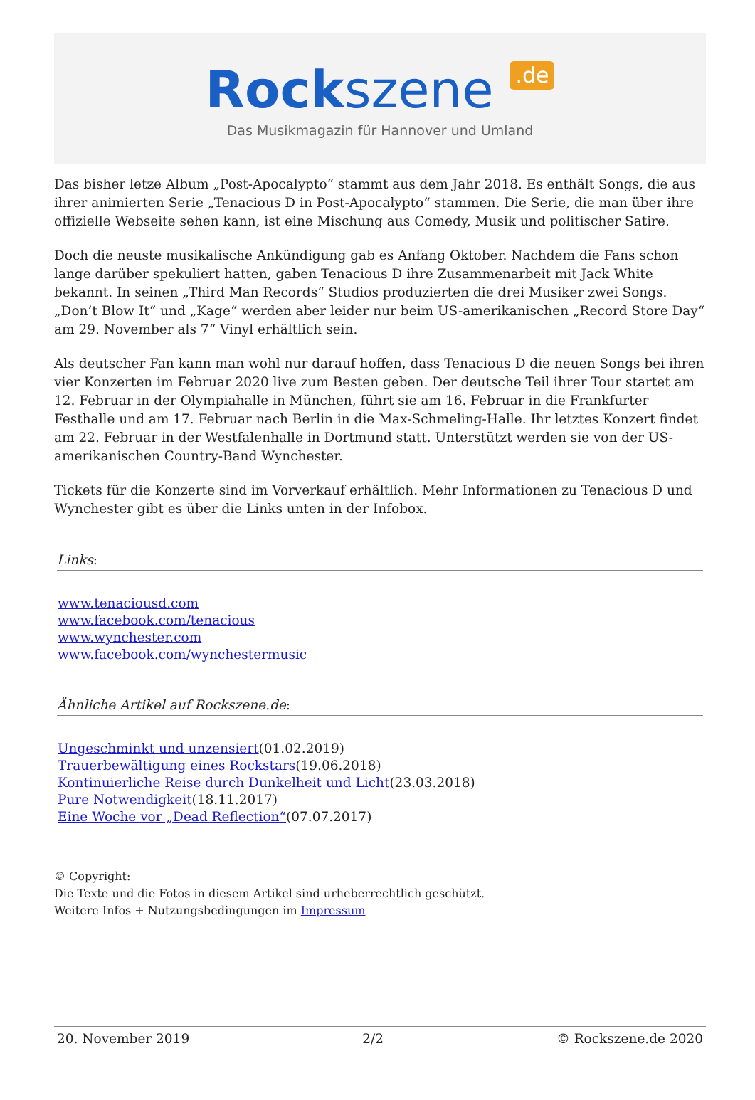Rockszene .de
Das Musikmagazin für Hannover und Umland
Das bisher letze Album „Post-Apocalypto“ stammt aus dem Jahr 2018. Es enthält Songs, die aus ihrer animierten Serie „Tenacious D in Post-Apocalypto“ stammen. Die Serie, die man über ihre offizielle Webseite sehen kann, ist eine Mischung aus Comedy, Musik und politischer Satire.
Doch die neuste musikalische Ankündigung gab es Anfang Oktober. Nachdem die Fans schon lange darüber spekuliert hatten, gaben Tenacious D ihre Zusammenarbeit mit Jack White bekannt. In seinen „Third Man Records“ Studios produzierten die drei Musiker zwei Songs. „Don’t Blow It“ und „Kage“ werden aber leider nur beim US-amerikanischen „Record Store Day“ am 29. November als 7“ Vinyl erhältlich sein.
Als deutscher Fan kann man wohl nur darauf hoffen, dass Tenacious D die neuen Songs bei ihren vier Konzerten im Februar 2020 live zum Besten geben. Der deutsche Teil ihrer Tour startet am 12. Februar in der Olympiahalle in München, führt sie am 16. Februar in die Frankfurter Festhalle und am 17. Februar nach Berlin in die Max-Schmeling-Halle. Ihr letztes Konzert findet am 22. Februar in der Westfalenhalle in Dortmund statt. Unterstützt werden sie von der US-amerikanischen Country-Band Wynchester.
Tickets für die Konzerte sind im Vorverkauf erhältlich. Mehr Informationen zu Tenacious D und Wynchester gibt es über die Links unten in der Infobox.
Links:
www.tenaciousd.com
www.facebook.com/tenacious
www.wynchester.com
www.facebook.com/wynchestermusic
Ähnliche Artikel auf Rockszene.de:
Ungeschminkt und unzensiert(01.02.2019)
Trauerbewältigung eines Rockstars(19.06.2018)
Kontinuierliche Reise durch Dunkelheit und Licht(23.03.2018)
Pure Notwendigkeit(18.11.2017)
Eine Woche vor „Dead Reflection“(07.07.2017)
© Copyright:
Die Texte und die Fotos in diesem Artikel sind urheberrechtlich geschützt.
Weitere Infos + Nutzungsbedingungen im Impressum
20. November 2019 2/2 © Rockszene.de 2020